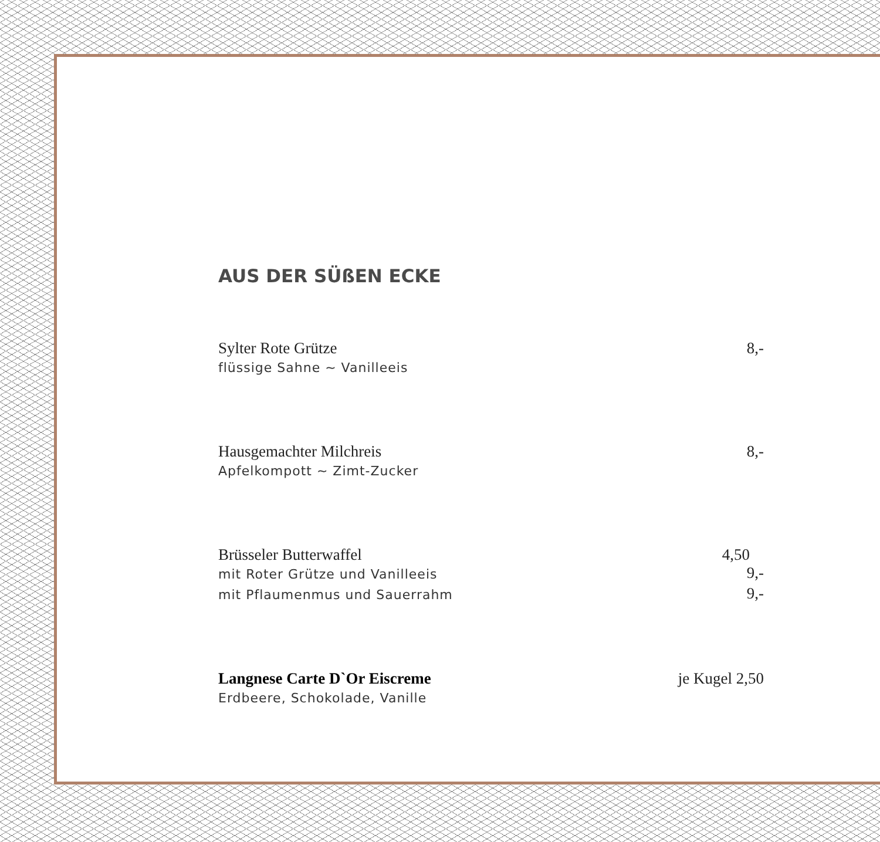AUS DER SÜßEN ECKE
Sylter Rote Grütze 8,-
flüssige Sahne ~ Vanilleeis
Hausgemachter Milchreis 8,-
Apfelkompott ~ Zimt-Zucker
Brüsseler Butterwaffel 4,50
mit Roter Grütze und Vanilleeis 9,-
mit Pflaumenmus und Sauerrahm 9,-
Langnese Carte D`Or Eiscreme je Kugel 2,50
Erdbeere, Schokolade, Vanille